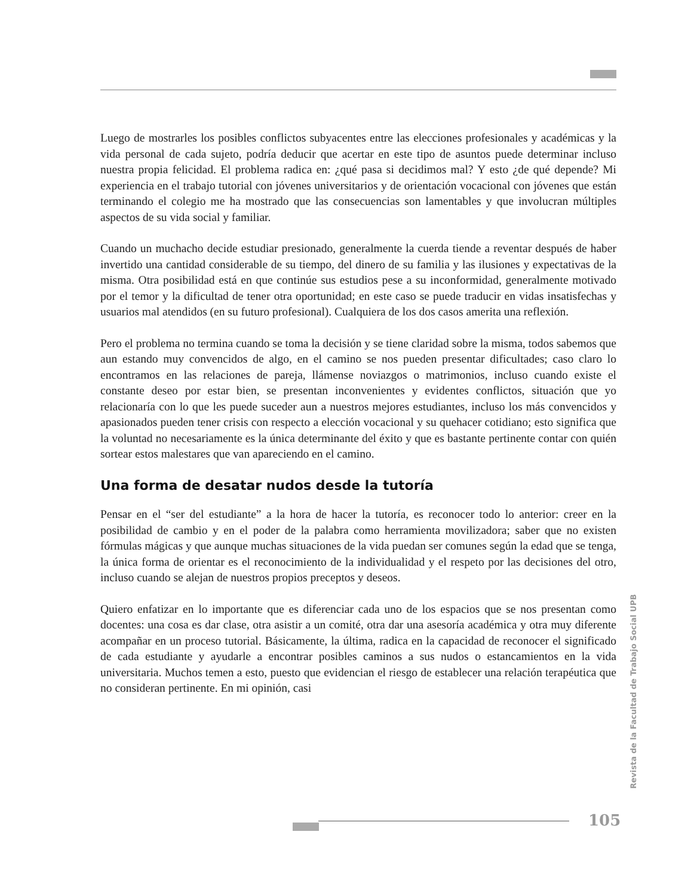Luego de mostrarles los posibles conflictos subyacentes entre las elecciones profesionales y académicas y la vida personal de cada sujeto, podría deducir que acertar en este tipo de asuntos puede determinar incluso nuestra propia felicidad. El problema radica en: ¿qué pasa si decidimos mal? Y esto ¿de qué depende? Mi experiencia en el trabajo tutorial con jóvenes universitarios y de orientación vocacional con jóvenes que están terminando el colegio me ha mostrado que las consecuencias son lamentables y que involucran múltiples aspectos de su vida social y familiar.
Cuando un muchacho decide estudiar presionado, generalmente la cuerda tiende a reventar después de haber invertido una cantidad considerable de su tiempo, del dinero de su familia y las ilusiones y expectativas de la misma. Otra posibilidad está en que continúe sus estudios pese a su inconformidad, generalmente motivado por el temor y la dificultad de tener otra oportunidad; en este caso se puede traducir en vidas insatisfechas y usuarios mal atendidos (en su futuro profesional). Cualquiera de los dos casos amerita una reflexión.
Pero el problema no termina cuando se toma la decisión y se tiene claridad sobre la misma, todos sabemos que aun estando muy convencidos de algo, en el camino se nos pueden presentar dificultades; caso claro lo encontramos en las relaciones de pareja, llámense noviazgos o matrimonios, incluso cuando existe el constante deseo por estar bien, se presentan inconvenientes y evidentes conflictos, situación que yo relacionaría con lo que les puede suceder aun a nuestros mejores estudiantes, incluso los más convencidos y apasionados pueden tener crisis con respecto a elección vocacional y su quehacer cotidiano; esto significa que la voluntad no necesariamente es la única determinante del éxito y que es bastante pertinente contar con quién sortear estos malestares que van apareciendo en el camino.
Una forma de desatar nudos desde la tutoría
Pensar en el “ser del estudiante” a la hora de hacer la tutoría, es reconocer todo lo anterior: creer en la posibilidad de cambio y en el poder de la palabra como herramienta movilizadora; saber que no existen fórmulas mágicas y que aunque muchas situaciones de la vida puedan ser comunes según la edad que se tenga, la única forma de orientar es el reconocimiento de la individualidad y el respeto por las decisiones del otro, incluso cuando se alejan de nuestros propios preceptos y deseos.
Quiero enfatizar en lo importante que es diferenciar cada uno de los espacios que se nos presentan como docentes: una cosa es dar clase, otra asistir a un comité, otra dar una asesoría académica y otra muy diferente acompañar en un proceso tutorial. Básicamente, la última, radica en la capacidad de reconocer el significado de cada estudiante y ayudarle a encontrar posibles caminos a sus nudos o estancamientos en la vida universitaria. Muchos temen a esto, puesto que evidencian el riesgo de establecer una relación terapéutica que no consideran pertinente. En mi opinión, casi
Revista de la Facultad de Trabajo Social UPB
105